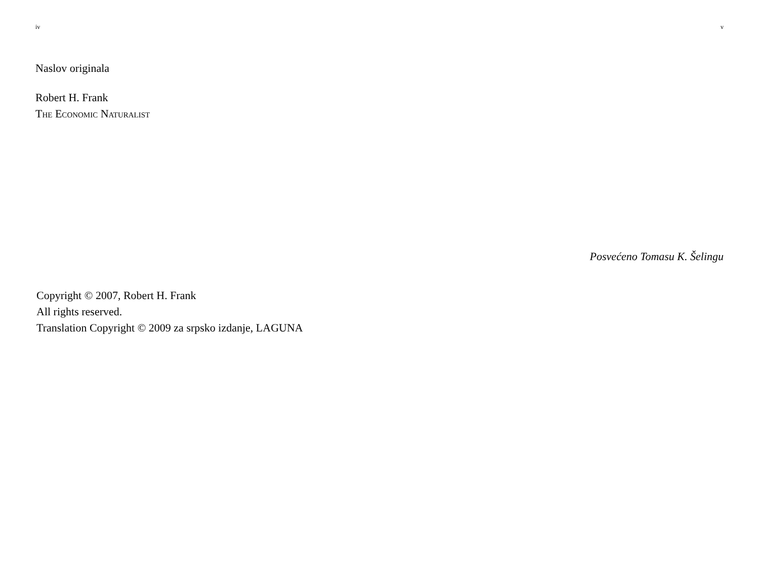iv
Naslov originala
Robert H. Frank
The Economic Naturalist
Copyright © 2007, Robert H. Frank
All rights reserved.
Translation Copyright © 2009 za srpsko izdanje, LAGUNA
v
Posvećeno Tomasu K. Šelingu